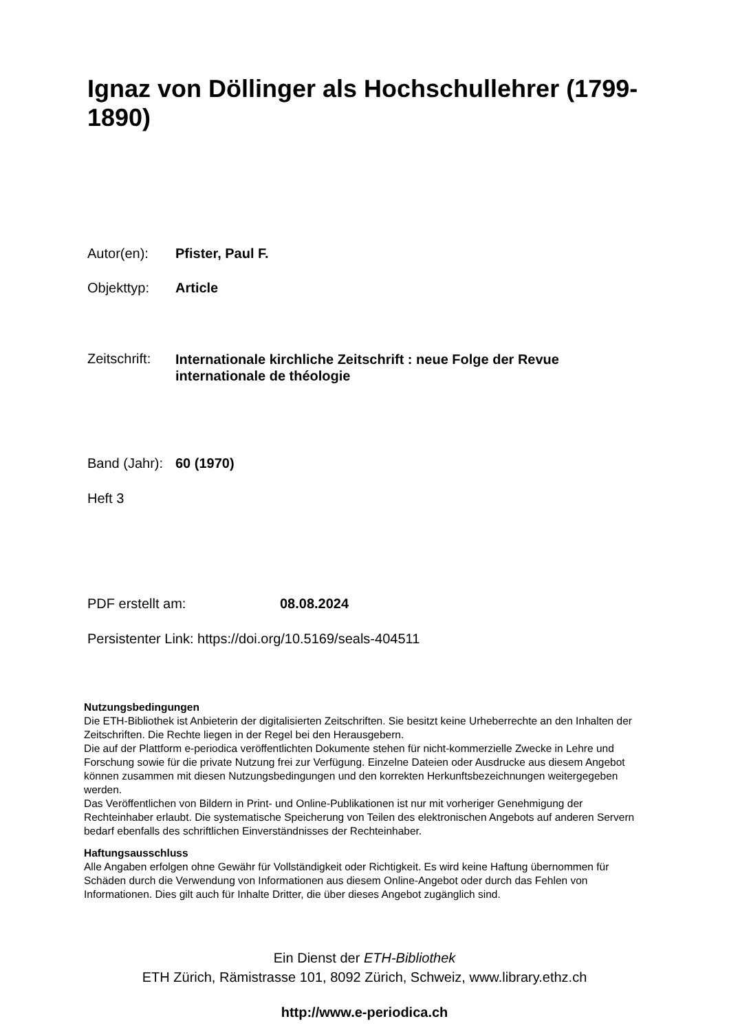Ignaz von Döllinger als Hochschullehrer (1799-1890)
Autor(en): Pfister, Paul F.
Objekttyp: Article
Zeitschrift: Internationale kirchliche Zeitschrift : neue Folge der Revue internationale de théologie
Band (Jahr): 60 (1970)
Heft 3
PDF erstellt am: 08.08.2024
Persistenter Link: https://doi.org/10.5169/seals-404511
Nutzungsbedingungen
Die ETH-Bibliothek ist Anbieterin der digitalisierten Zeitschriften. Sie besitzt keine Urheberrechte an den Inhalten der Zeitschriften. Die Rechte liegen in der Regel bei den Herausgebern.
Die auf der Plattform e-periodica veröffentlichten Dokumente stehen für nicht-kommerzielle Zwecke in Lehre und Forschung sowie für die private Nutzung frei zur Verfügung. Einzelne Dateien oder Ausdrucke aus diesem Angebot können zusammen mit diesen Nutzungsbedingungen und den korrekten Herkunftsbezeichnungen weitergegeben werden.
Das Veröffentlichen von Bildern in Print- und Online-Publikationen ist nur mit vorheriger Genehmigung der Rechteinhaber erlaubt. Die systematische Speicherung von Teilen des elektronischen Angebots auf anderen Servern bedarf ebenfalls des schriftlichen Einverständnisses der Rechteinhaber.
Haftungsausschluss
Alle Angaben erfolgen ohne Gewähr für Vollständigkeit oder Richtigkeit. Es wird keine Haftung übernommen für Schäden durch die Verwendung von Informationen aus diesem Online-Angebot oder durch das Fehlen von Informationen. Dies gilt auch für Inhalte Dritter, die über dieses Angebot zugänglich sind.
Ein Dienst der ETH-Bibliothek
ETH Zürich, Rämistrasse 101, 8092 Zürich, Schweiz, www.library.ethz.ch
http://www.e-periodica.ch